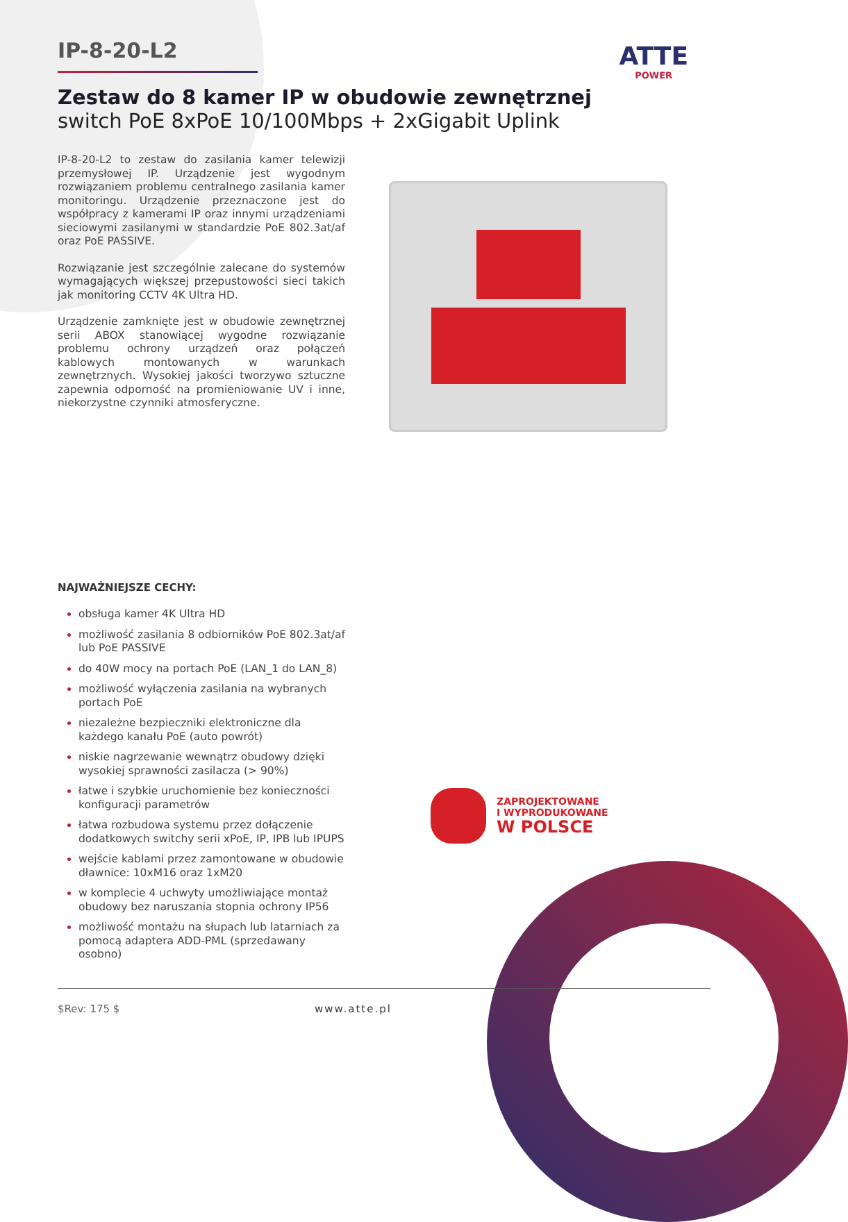ATTE
POWER
IP-8-20-L2
Zestaw do 8 kamer IP w obudowie zewnętrznej
switch PoE 8xPoE 10/100Mbps + 2xGigabit Uplink
IP-8-20-L2 to zestaw do zasilania kamer telewizji przemysłowej IP. Urządzenie jest wygodnym rozwiązaniem problemu centralnego zasilania kamer monitoringu. Urządzenie przeznaczone jest do współpracy z kamerami IP oraz innymi urządzeniami sieciowymi zasilanymi w standardzie PoE 802.3at/af oraz PoE PASSIVE.
Rozwiązanie jest szczególnie zalecane do systemów wymagających większej przepustowości sieci takich jak monitoring CCTV 4K Ultra HD.
Urządzenie zamknięte jest w obudowie zewnętrznej serii ABOX stanowiącej wygodne rozwiązanie problemu ochrony urządzeń oraz połączeń kablowych montowanych w warunkach zewnętrznych. Wysokiej jakości tworzywo sztuczne zapewnia odporność na promieniowanie UV i inne, niekorzystne czynniki atmosferyczne.
NAJWAŻNIEJSZE CECHY:
obsługa kamer 4K Ultra HD
możliwość zasilania 8 odbiorników PoE 802.3at/af lub PoE PASSIVE
do 40W mocy na portach PoE (LAN_1 do LAN_8)
możliwość wyłączenia zasilania na wybranych portach PoE
niezależne bezpieczniki elektroniczne dla każdego kanału PoE (auto powrót)
niskie nagrzewanie wewnątrz obudowy dzięki wysokiej sprawności zasilacza (> 90%)
łatwe i szybkie uruchomienie bez konieczności konfiguracji parametrów
łatwa rozbudowa systemu przez dołączenie dodatkowych switchy serii xPoE, IP, IPB lub IPUPS
wejście kablami przez zamontowane w obudowie dławnice: 10xM16 oraz 1xM20
w komplecie 4 uchwyty umożliwiające montaż obudowy bez naruszania stopnia ochrony IP56
możliwość montażu na słupach lub latarniach za pomocą adaptera ADD-PML (sprzedawany osobno)
ZAPROJEKTOWANE
I WYPRODUKOWANE
W POLSCE
$Rev: 175 $ www.atte.pl